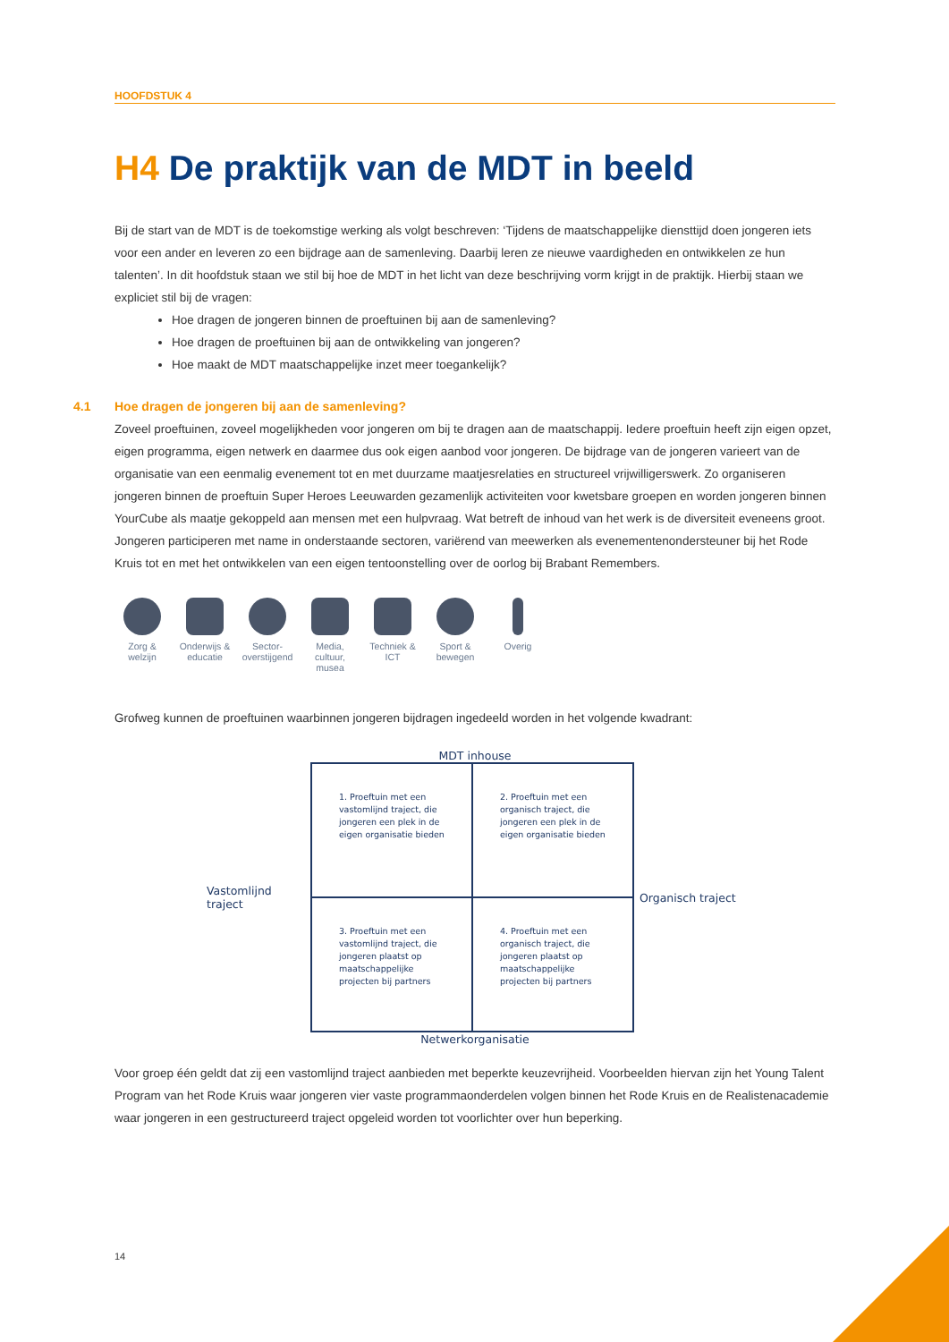HOOFDSTUK 4
H4 De praktijk van de MDT in beeld
Bij de start van de MDT is de toekomstige werking als volgt beschreven: ‘Tijdens de maatschappelijke diensttijd doen jongeren iets voor een ander en leveren zo een bijdrage aan de samenleving. Daarbij leren ze nieuwe vaardigheden en ontwikkelen ze hun talenten’. In dit hoofdstuk staan we stil bij hoe de MDT in het licht van deze beschrijving vorm krijgt in de praktijk. Hierbij staan we expliciet stil bij de vragen:
Hoe dragen de jongeren binnen de proeftuinen bij aan de samenleving?
Hoe dragen de proeftuinen bij aan de ontwikkeling van jongeren?
Hoe maakt de MDT maatschappelijke inzet meer toegankelijk?
4.1 Hoe dragen de jongeren bij aan de samenleving?
Zoveel proeftuinen, zoveel mogelijkheden voor jongeren om bij te dragen aan de maatschappij. Iedere proeftuin heeft zijn eigen opzet, eigen programma, eigen netwerk en daarmee dus ook eigen aanbod voor jongeren. De bijdrage van de jongeren varieert van de organisatie van een eenmalig evenement tot en met duurzame maatjesrelaties en structureel vrijwilligerswerk. Zo organiseren jongeren binnen de proeftuin Super Heroes Leeuwarden gezamenlijk activiteiten voor kwetsbare groepen en worden jongeren binnen YourCube als maatje gekoppeld aan mensen met een hulpvraag. Wat betreft de inhoud van het werk is de diversiteit eveneens groot. Jongeren participeren met name in onderstaande sectoren, variërend van meewerken als evenementenondersteuner bij het Rode Kruis tot en met het ontwikkelen van een eigen tentoonstelling over de oorlog bij Brabant Remembers.
Zorg & welzijn
Onderwijs & educatie
Sector-overstijgend
Media, cultuur, musea
Techniek & ICT
Sport & bewegen
Overig
Grofweg kunnen de proeftuinen waarbinnen jongeren bijdragen ingedeeld worden in het volgende kwadrant:
MDT inhouse
Vastomlijnd traject
1. Proeftuin met een vastomlijnd traject, die jongeren een plek in de eigen organisatie bieden
2. Proeftuin met een organisch traject, die jongeren een plek in de eigen organisatie bieden
3. Proeftuin met een vastomlijnd traject, die jongeren plaatst op maatschappelijke projecten bij partners
4. Proeftuin met een organisch traject, die jongeren plaatst op maatschappelijke projecten bij partners
Organisch traject
Netwerkorganisatie
Voor groep één geldt dat zij een vastomlijnd traject aanbieden met beperkte keuzevrijheid. Voorbeelden hiervan zijn het Young Talent Program van het Rode Kruis waar jongeren vier vaste programmaonderdelen volgen binnen het Rode Kruis en de Realistenacademie waar jongeren in een gestructureerd traject opgeleid worden tot voorlichter over hun beperking.
14